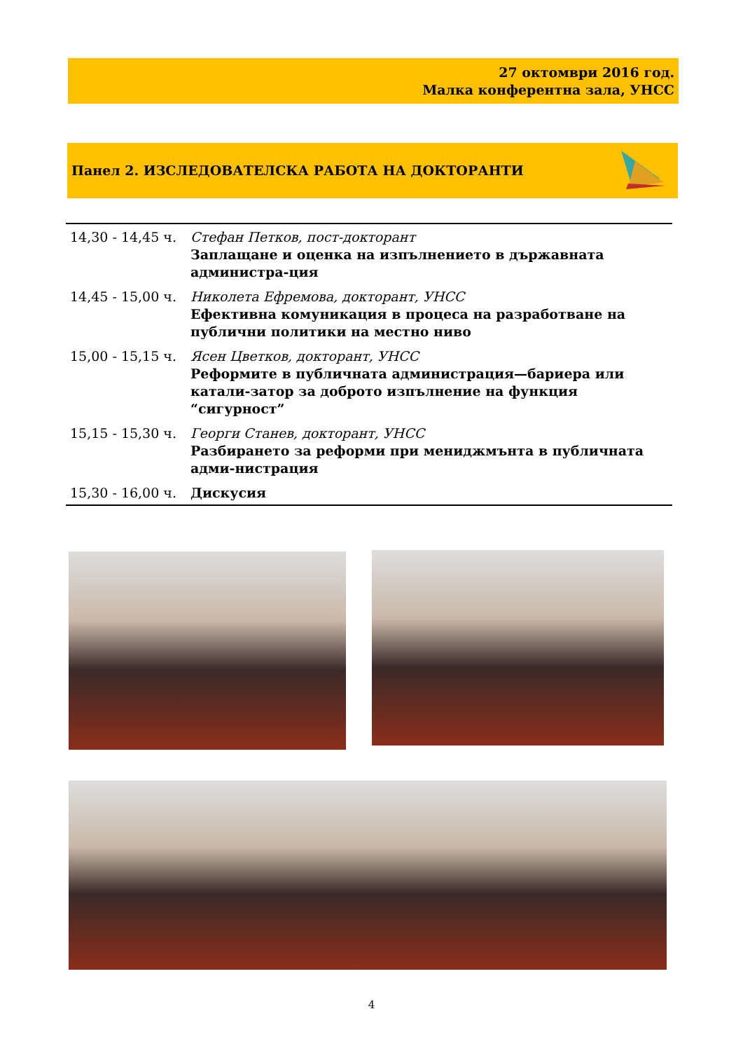27 октомври 2016 год.
Малка конферентна зала, УНСС
Панел 2. ИЗСЛЕДОВАТЕЛСКА РАБОТА НА ДОКТОРАНТИ
| 14,30 - 14,45 ч. | Стефан Петков, пост-докторант Заплащане и оценка на изпълнението в държавната администра-ция |
| 14,45 - 15,00 ч. | Николета Ефремова, докторант, УНСС Ефективна комуникация в процеса на разработване на публични политики на местно ниво |
| 15,00 - 15,15 ч. | Ясен Цветков, докторант, УНСС Реформите в публичната администрация—бариера или катали-затор за доброто изпълнение на функция “сигурност” |
| 15,15 - 15,30 ч. | Георги Станев, докторант, УНСС Разбирането за реформи при мениджмънта в публичната адми-нистрация |
| 15,30 - 16,00 ч. | Дискусия |
4